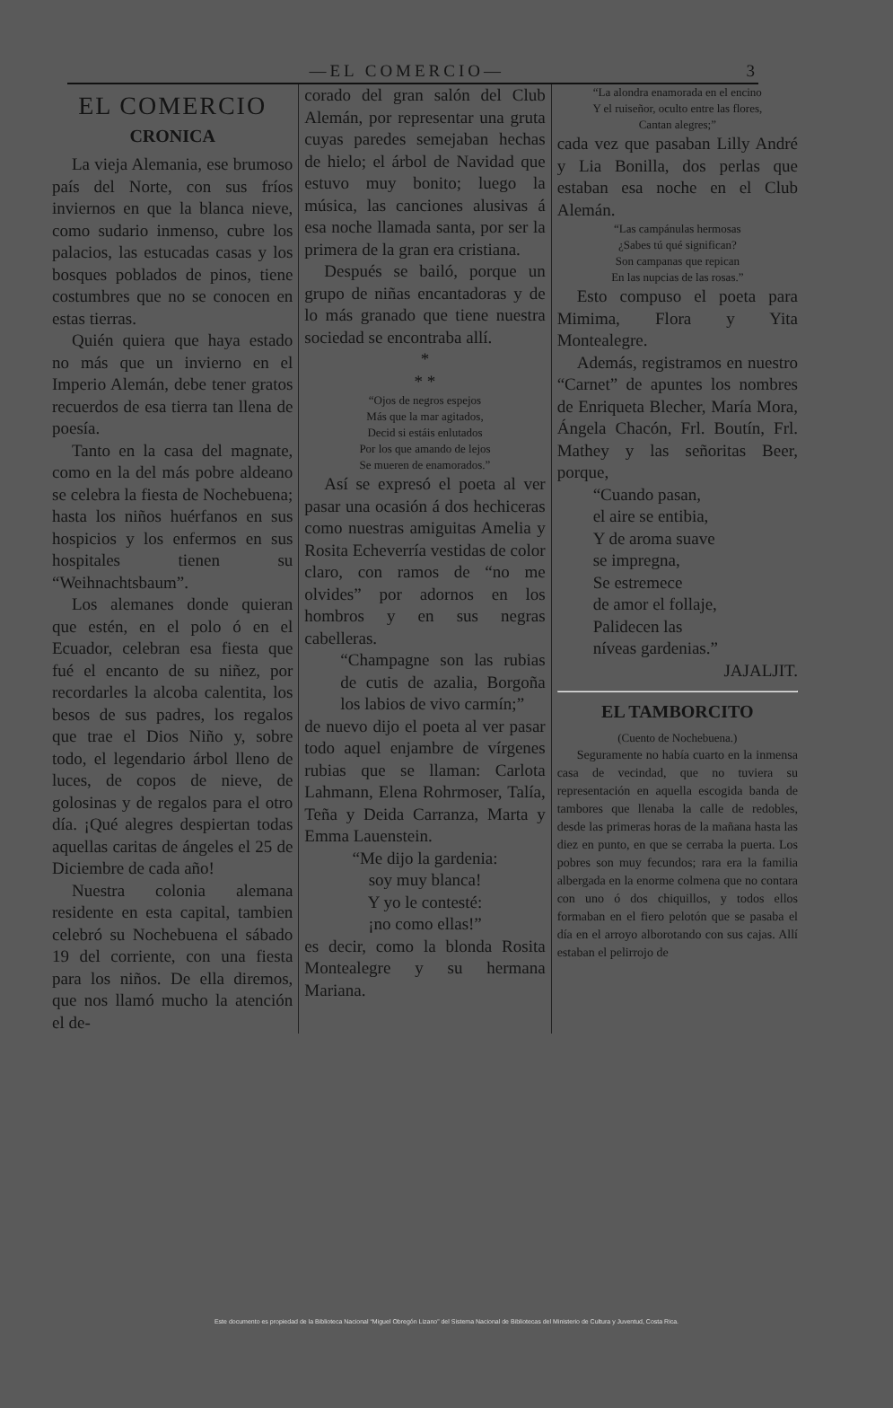—EL COMERCIO— 3
EL COMERCIO
CRONICA
La vieja Alemania, ese brumoso país del Norte, con sus fríos inviernos en que la blanca nieve, como sudario inmenso, cubre los palacios, las estucadas casas y los bosques poblados de pinos, tiene costumbres que no se conocen en estas tierras.
Quién quiera que haya estado no más que un invierno en el Imperio Alemán, debe tener gratos recuerdos de esa tierra tan llena de poesía.
Tanto en la casa del magnate, como en la del más pobre aldeano se celebra la fiesta de Nochebuena; hasta los niños huérfanos en sus hospicios y los enfermos en sus hospitales tienen su “Weihnachtsbaum”.
Los alemanes donde quieran que estén, en el polo ó en el Ecuador, celebran esa fiesta que fué el encanto de su niñez, por recordarles la alcoba calentita, los besos de sus padres, los regalos que trae el Dios Niño y, sobre todo, el legendario árbol lleno de luces, de copos de nieve, de golosinas y de regalos para el otro día. ¡Qué alegres despiertan todas aquellas caritas de ángeles el 25 de Diciembre de cada año!
Nuestra colonia alemana residente en esta capital, tambien celebró su Nochebuena el sábado 19 del corriente, con una fiesta para los niños. De ella diremos, que nos llamó mucho la atención el de-
corado del gran salón del Club Alemán, por representar una gruta cuyas paredes semejaban hechas de hielo; el árbol de Navidad que estuvo muy bonito; luego la música, las canciones alusivas á esa noche llamada santa, por ser la primera de la gran era cristiana.
Después se bailó, porque un grupo de niñas encantadoras y de lo más granado que tiene nuestra sociedad se encontraba allí.
*
* *
“Ojos de negros espejos
Más que la mar agitados,
Decid si estáis enlutados
Por los que amando de lejos
Se mueren de enamorados.”
Así se expresó el poeta al ver pasar una ocasión á dos hechiceras como nuestras amiguitas Amelia y Rosita Echeverría vestidas de color claro, con ramos de “no me olvides” por adornos en los hombros y en sus negras cabelleras.
“Champagne son las rubias de cutis de azalia, Borgoña los labios de vivo carmín;”
de nuevo dijo el poeta al ver pasar todo aquel enjambre de vírgenes rubias que se llaman: Carlota Lahmann, Elena Rohrmoser, Talía, Teña y Deida Carranza, Marta y Emma Lauenstein.
“Me dijo la gardenia:
soy muy blanca!
Y yo le contesté:
¡no como ellas!”
es decir, como la blonda Rosita Montealegre y su hermana Mariana.
“La alondra enamorada en el encino
Y el ruiseñor, oculto entre las flores,
Cantan alegres;”
cada vez que pasaban Lilly André y Lia Bonilla, dos perlas que estaban esa noche en el Club Alemán.
“Las campánulas hermosas
¿Sabes tú qué significan?
Son campanas que repican
En las nupcias de las rosas.”
Esto compuso el poeta para Mimima, Flora y Yita Montealegre.
Además, registramos en nuestro “Carnet” de apuntes los nombres de Enriqueta Blecher, María Mora, Ángela Chacón, Frl. Boutín, Frl. Mathey y las señoritas Beer, porque,
“Cuando pasan,
el aire se entibia,
Y de aroma suave
se impregna,
Se estremece
de amor el follaje,
Palidecen las
níveas gardenias.”
JAJALJIT.
EL TAMBORCITO
(Cuento de Nochebuena.)
Seguramente no había cuarto en la inmensa casa de vecindad, que no tuviera su representación en aquella escogida banda de tambores que llenaba la calle de redobles, desde las primeras horas de la mañana hasta las diez en punto, en que se cerraba la puerta. Los pobres son muy fecundos; rara era la familia albergada en la enorme colmena que no contara con uno ó dos chiquillos, y todos ellos formaban en el fiero pelotón que se pasaba el día en el arroyo alborotando con sus cajas. Allí estaban el pelirrojo de
Este documento es propiedad de la Biblioteca Nacional “Miguel Obregón Lizano” del Sistema Nacional de Bibliotecas del Ministerio de Cultura y Juventud, Costa Rica.